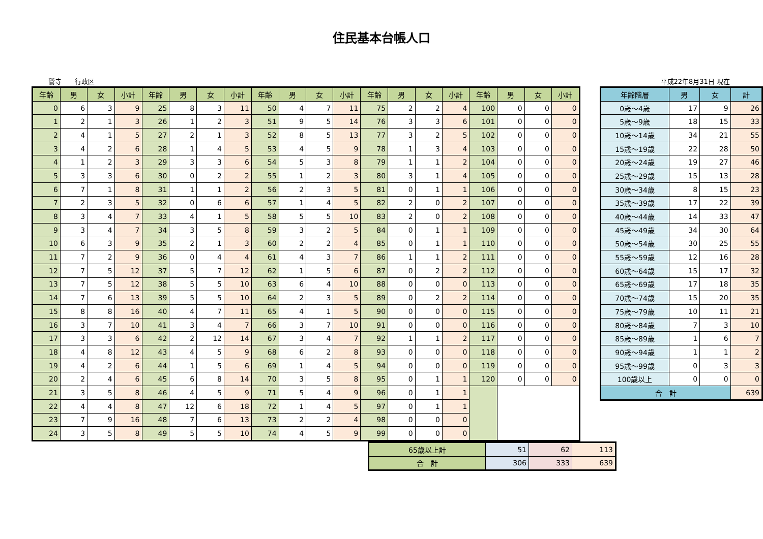住民基本台帳人口
鷲寺　　行政区 平成22年8月31日 現在
| 年齢 | 男 | 女 | 小計 | 年齢 | 男 | 女 | 小計 | 年齢 | 男 | 女 | 小計 | 年齢 | 男 | 女 | 小計 | 年齢 | 男 | 女 | 小計 |
| --- | --- | --- | --- | --- | --- | --- | --- | --- | --- | --- | --- | --- | --- | --- | --- | --- | --- | --- | --- |
| 0 | 6 | 3 | 9 | 25 | 8 | 3 | 11 | 50 | 4 | 7 | 11 | 75 | 2 | 2 | 4 | 100 | 0 | 0 | 0 |
| 1 | 2 | 1 | 3 | 26 | 1 | 2 | 3 | 51 | 9 | 5 | 14 | 76 | 3 | 3 | 6 | 101 | 0 | 0 | 0 |
| 2 | 4 | 1 | 5 | 27 | 2 | 1 | 3 | 52 | 8 | 5 | 13 | 77 | 3 | 2 | 5 | 102 | 0 | 0 | 0 |
| 3 | 4 | 2 | 6 | 28 | 1 | 4 | 5 | 53 | 4 | 5 | 9 | 78 | 1 | 3 | 4 | 103 | 0 | 0 | 0 |
| 4 | 1 | 2 | 3 | 29 | 3 | 3 | 6 | 54 | 5 | 3 | 8 | 79 | 1 | 1 | 2 | 104 | 0 | 0 | 0 |
| 5 | 3 | 3 | 6 | 30 | 0 | 2 | 2 | 55 | 1 | 2 | 3 | 80 | 3 | 1 | 4 | 105 | 0 | 0 | 0 |
| 6 | 7 | 1 | 8 | 31 | 1 | 1 | 2 | 56 | 2 | 3 | 5 | 81 | 0 | 1 | 1 | 106 | 0 | 0 | 0 |
| 7 | 2 | 3 | 5 | 32 | 0 | 6 | 6 | 57 | 1 | 4 | 5 | 82 | 2 | 0 | 2 | 107 | 0 | 0 | 0 |
| 8 | 3 | 4 | 7 | 33 | 4 | 1 | 5 | 58 | 5 | 5 | 10 | 83 | 2 | 0 | 2 | 108 | 0 | 0 | 0 |
| 9 | 3 | 4 | 7 | 34 | 3 | 5 | 8 | 59 | 3 | 2 | 5 | 84 | 0 | 1 | 1 | 109 | 0 | 0 | 0 |
| 10 | 6 | 3 | 9 | 35 | 2 | 1 | 3 | 60 | 2 | 2 | 4 | 85 | 0 | 1 | 1 | 110 | 0 | 0 | 0 |
| 11 | 7 | 2 | 9 | 36 | 0 | 4 | 4 | 61 | 4 | 3 | 7 | 86 | 1 | 1 | 2 | 111 | 0 | 0 | 0 |
| 12 | 7 | 5 | 12 | 37 | 5 | 7 | 12 | 62 | 1 | 5 | 6 | 87 | 0 | 2 | 2 | 112 | 0 | 0 | 0 |
| 13 | 7 | 5 | 12 | 38 | 5 | 5 | 10 | 63 | 6 | 4 | 10 | 88 | 0 | 0 | 0 | 113 | 0 | 0 | 0 |
| 14 | 7 | 6 | 13 | 39 | 5 | 5 | 10 | 64 | 2 | 3 | 5 | 89 | 0 | 2 | 2 | 114 | 0 | 0 | 0 |
| 15 | 8 | 8 | 16 | 40 | 4 | 7 | 11 | 65 | 4 | 1 | 5 | 90 | 0 | 0 | 0 | 115 | 0 | 0 | 0 |
| 16 | 3 | 7 | 10 | 41 | 3 | 4 | 7 | 66 | 3 | 7 | 10 | 91 | 0 | 0 | 0 | 116 | 0 | 0 | 0 |
| 17 | 3 | 3 | 6 | 42 | 2 | 12 | 14 | 67 | 3 | 4 | 7 | 92 | 1 | 1 | 2 | 117 | 0 | 0 | 0 |
| 18 | 4 | 8 | 12 | 43 | 4 | 5 | 9 | 68 | 6 | 2 | 8 | 93 | 0 | 0 | 0 | 118 | 0 | 0 | 0 |
| 19 | 4 | 2 | 6 | 44 | 1 | 5 | 6 | 69 | 1 | 4 | 5 | 94 | 0 | 0 | 0 | 119 | 0 | 0 | 0 |
| 20 | 2 | 4 | 6 | 45 | 6 | 8 | 14 | 70 | 3 | 5 | 8 | 95 | 0 | 1 | 1 | 120 | 0 | 0 | 0 |
| 21 | 3 | 5 | 8 | 46 | 4 | 5 | 9 | 71 | 5 | 4 | 9 | 96 | 0 | 1 | 1 | | | | |
| 22 | 4 | 4 | 8 | 47 | 12 | 6 | 18 | 72 | 1 | 4 | 5 | 97 | 0 | 1 | 1 | | | | |
| 23 | 7 | 9 | 16 | 48 | 7 | 6 | 13 | 73 | 2 | 2 | 4 | 98 | 0 | 0 | 0 | | | | |
| 24 | 3 | 5 | 8 | 49 | 5 | 5 | 10 | 74 | 4 | 5 | 9 | 99 | 0 | 0 | 0 | | | | |
| 年齢階層 | 男 | 女 | 計 |
| --- | --- | --- | --- |
| 0歳～4歳 | 17 | 9 | 26 |
| 5歳～9歳 | 18 | 15 | 33 |
| 10歳～14歳 | 34 | 21 | 55 |
| 15歳～19歳 | 22 | 28 | 50 |
| 20歳～24歳 | 19 | 27 | 46 |
| 25歳～29歳 | 15 | 13 | 28 |
| 30歳～34歳 | 8 | 15 | 23 |
| 35歳～39歳 | 17 | 22 | 39 |
| 40歳～44歳 | 14 | 33 | 47 |
| 45歳～49歳 | 34 | 30 | 64 |
| 50歳～54歳 | 30 | 25 | 55 |
| 55歳～59歳 | 12 | 16 | 28 |
| 60歳～64歳 | 15 | 17 | 32 |
| 65歳～69歳 | 17 | 18 | 35 |
| 70歳～74歳 | 15 | 20 | 35 |
| 75歳～79歳 | 10 | 11 | 21 |
| 80歳～84歳 | 7 | 3 | 10 |
| 85歳～89歳 | 1 | 6 | 7 |
| 90歳～94歳 | 1 | 1 | 2 |
| 95歳～99歳 | 0 | 3 | 3 |
| 100歳以上 | 0 | 0 | 0 |
| 合 計 | | | 639 |
| 65歳以上計 | 51 | 62 | 113 |
| 合 計 | 306 | 333 | 639 |